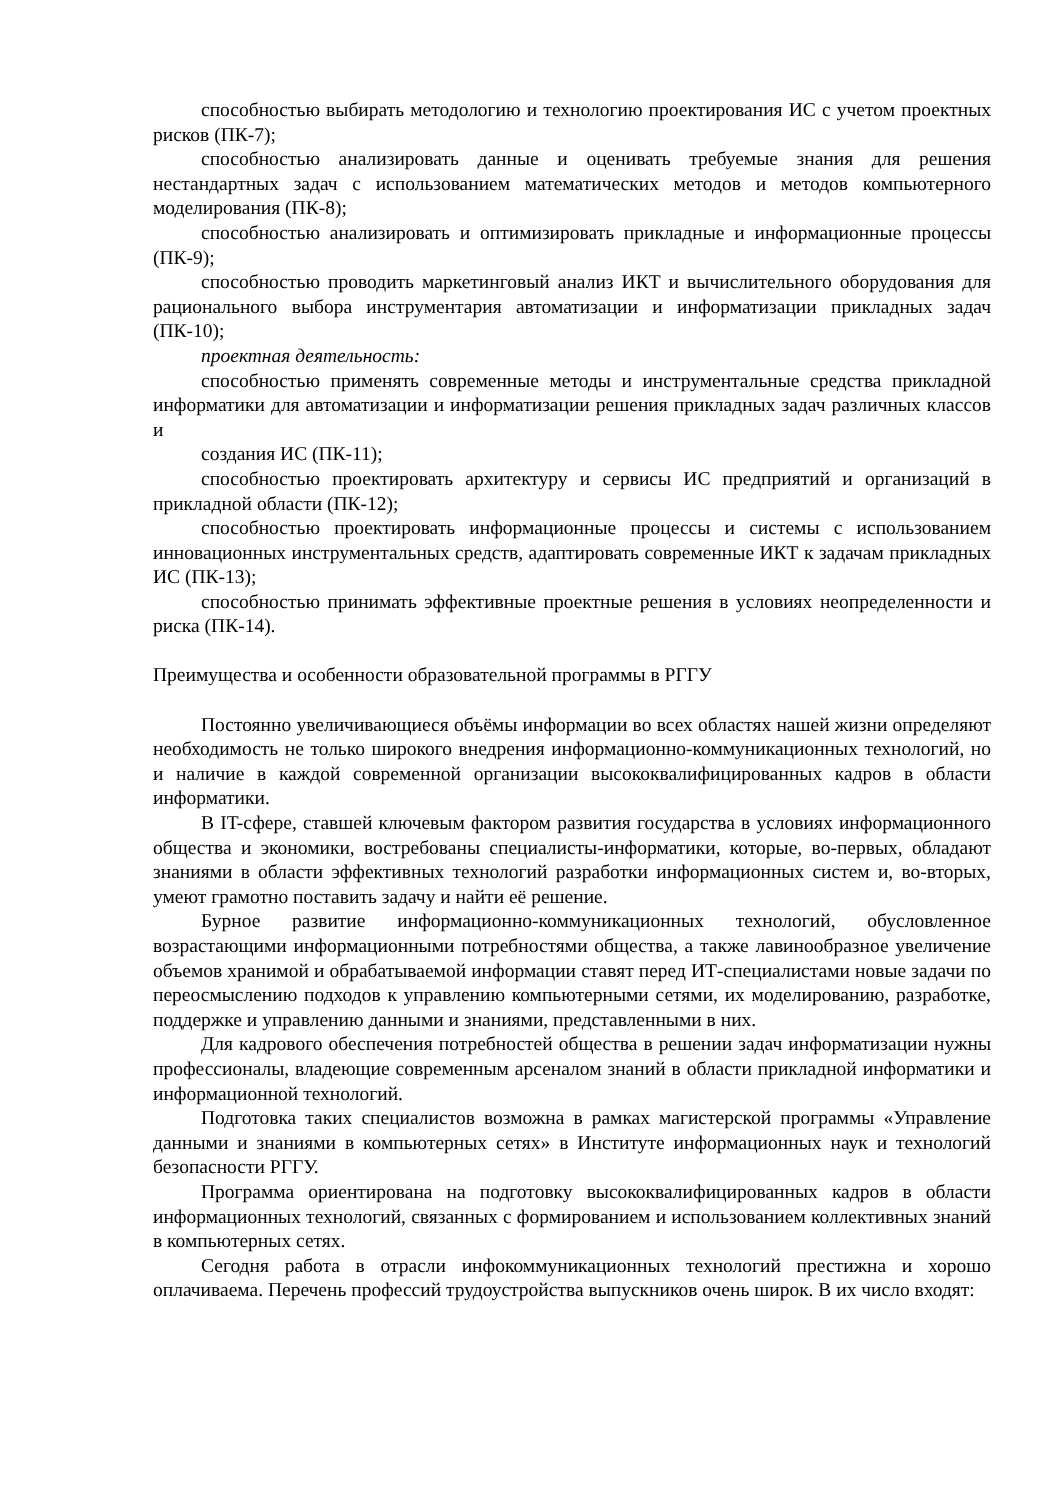способностью выбирать методологию и технологию проектирования ИС с учетом проектных рисков (ПК-7);
способностью анализировать данные и оценивать требуемые знания для решения нестандартных задач с использованием математических методов и методов компьютерного моделирования (ПК-8);
способностью анализировать и оптимизировать прикладные и информационные процессы (ПК-9);
способностью проводить маркетинговый анализ ИКТ и вычислительного оборудования для рационального выбора инструментария автоматизации и информатизации прикладных задач (ПК-10);
проектная деятельность:
способностью применять современные методы и инструментальные средства прикладной информатики для автоматизации и информатизации решения прикладных задач различных классов и
создания ИС (ПК-11);
способностью проектировать архитектуру и сервисы ИС предприятий и организаций в прикладной области (ПК-12);
способностью проектировать информационные процессы и системы с использованием инновационных инструментальных средств, адаптировать современные ИКТ к задачам прикладных ИС (ПК-13);
способностью принимать эффективные проектные решения в условиях неопределенности и риска (ПК-14).
Преимущества и особенности образовательной программы в РГГУ
Постоянно увеличивающиеся объёмы информации во всех областях нашей жизни определяют необходимость не только широкого внедрения информационно-коммуникационных технологий, но и наличие в каждой современной организации высококвалифицированных кадров в области информатики.
В IT-сфере, ставшей ключевым фактором развития государства в условиях информационного общества и экономики, востребованы специалисты-информатики, которые, во-первых, обладают знаниями в области эффективных технологий разработки информационных систем и, во-вторых, умеют грамотно поставить задачу и найти её решение.
Бурное развитие информационно-коммуникационных технологий, обусловленное возрастающими информационными потребностями общества, а также лавинообразное увеличение объемов хранимой и обрабатываемой информации ставят перед ИТ-специалистами новые задачи по переосмыслению подходов к управлению компьютерными сетями, их моделированию, разработке, поддержке и управлению данными и знаниями, представленными в них.
Для кадрового обеспечения потребностей общества в решении задач информатизации нужны профессионалы, владеющие современным арсеналом знаний в области прикладной информатики и информационной технологий.
Подготовка таких специалистов возможна в рамках магистерской программы «Управление данными и знаниями в компьютерных сетях» в Институте информационных наук и технологий безопасности РГГУ.
Программа ориентирована на подготовку высококвалифицированных кадров в области информационных технологий, связанных с формированием и использованием коллективных знаний в компьютерных сетях.
Сегодня работа в отрасли инфокоммуникационных технологий престижна и хорошо оплачиваема. Перечень профессий трудоустройства выпускников очень широк. В их число входят: